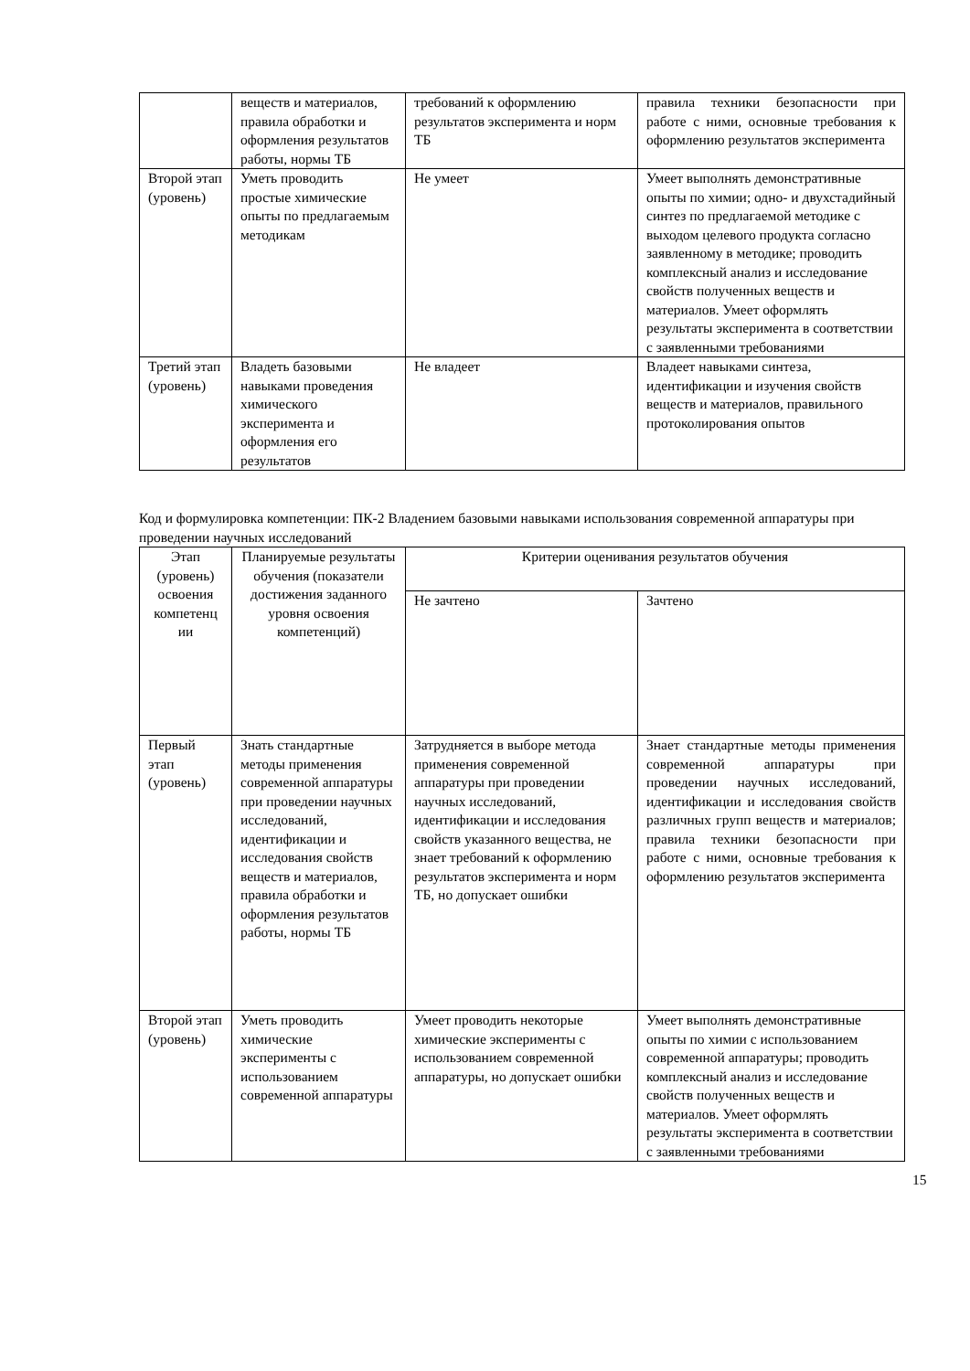| | веществ и материалов, правила обработки и оформления результатов работы, нормы ТБ | требований к оформлению результатов эксперимента и норм ТБ | правила техники безопасности при работе с ними, основные требования к оформлению результатов эксперимента |
| Второй этап (уровень) | Уметь проводить простые химические опыты по предлагаемым методикам | Не умеет | Умеет выполнять демонстративные опыты по химии; одно- и двухстадийный синтез по предлагаемой методике с выходом целевого продукта согласно заявленному в методике; проводить комплексный анализ и исследование свойств полученных веществ и материалов. Умеет оформлять результаты эксперимента в соответствии с заявленными требованиями |
| Третий этап (уровень) | Владеть базовыми навыками проведения химического эксперимента и оформления его результатов | Не владеет | Владеет навыками синтеза, идентификации и изучения свойств веществ и материалов, правильного протоколирования опытов |
Код и формулировка компетенции: ПК-2 Владением базовыми навыками использования современной аппаратуры при проведении научных исследований
| Этап (уровень) освоения компетенц ии | Планируемые результаты обучения (показатели достижения заданного уровня освоения компетенций) | Критерии оценивания результатов обучения | |
| --- | --- | --- | --- |
| | | Не зачтено | Зачтено |
| Первый этап (уровень) | Знать стандартные методы применения современной аппаратуры при проведении научных исследований, идентификации и исследования свойств веществ и материалов, правила обработки и оформления результатов работы, нормы ТБ | Затрудняется в выборе метода применения современной аппаратуры при проведении научных исследований, идентификации и исследования свойств указанного вещества, не знает требований к оформлению результатов эксперимента и норм ТБ, но допускает ошибки | Знает стандартные методы применения современной аппаратуры при проведении научных исследований, идентификации и исследования свойств различных групп веществ и материалов; правила техники безопасности при работе с ними, основные требования к оформлению результатов эксперимента |
| Второй этап (уровень) | Уметь проводить химические эксперименты с использованием современной аппаратуры | Умеет проводить некоторые химические эксперименты с использованием современной аппаратуры, но допускает ошибки | Умеет выполнять демонстративные опыты по химии с использованием современной аппаратуры; проводить комплексный анализ и исследование свойств полученных веществ и материалов. Умеет оформлять результаты эксперимента в соответствии с заявленными требованиями |
15